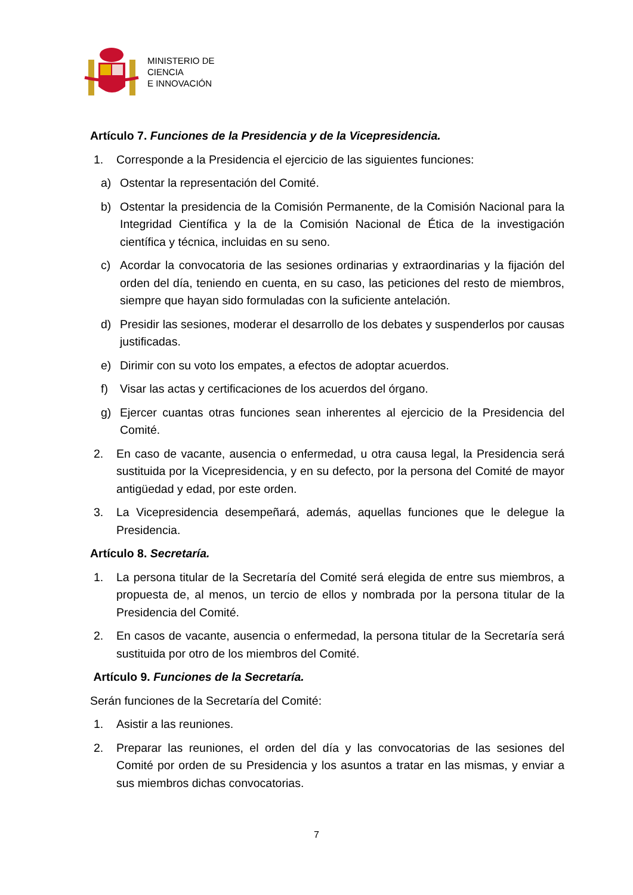MINISTERIO DE
CIENCIA
E INNOVACIÓN
Artículo 7. Funciones de la Presidencia y de la Vicepresidencia.
1. Corresponde a la Presidencia el ejercicio de las siguientes funciones:
a) Ostentar la representación del Comité.
b) Ostentar la presidencia de la Comisión Permanente, de la Comisión Nacional para la Integridad Científica y la de la Comisión Nacional de Ética de la investigación científica y técnica, incluidas en su seno.
c) Acordar la convocatoria de las sesiones ordinarias y extraordinarias y la fijación del orden del día, teniendo en cuenta, en su caso, las peticiones del resto de miembros, siempre que hayan sido formuladas con la suficiente antelación.
d) Presidir las sesiones, moderar el desarrollo de los debates y suspenderlos por causas justificadas.
e) Dirimir con su voto los empates, a efectos de adoptar acuerdos.
f) Visar las actas y certificaciones de los acuerdos del órgano.
g) Ejercer cuantas otras funciones sean inherentes al ejercicio de la Presidencia del Comité.
2. En caso de vacante, ausencia o enfermedad, u otra causa legal, la Presidencia será sustituida por la Vicepresidencia, y en su defecto, por la persona del Comité de mayor antigüedad y edad, por este orden.
3. La Vicepresidencia desempeñará, además, aquellas funciones que le delegue la Presidencia.
Artículo 8. Secretaría.
1. La persona titular de la Secretaría del Comité será elegida de entre sus miembros, a propuesta de, al menos, un tercio de ellos y nombrada por la persona titular de la Presidencia del Comité.
2. En casos de vacante, ausencia o enfermedad, la persona titular de la Secretaría será sustituida por otro de los miembros del Comité.
Artículo 9. Funciones de la Secretaría.
Serán funciones de la Secretaría del Comité:
1. Asistir a las reuniones.
2. Preparar las reuniones, el orden del día y las convocatorias de las sesiones del Comité por orden de su Presidencia y los asuntos a tratar en las mismas, y enviar a sus miembros dichas convocatorias.
7